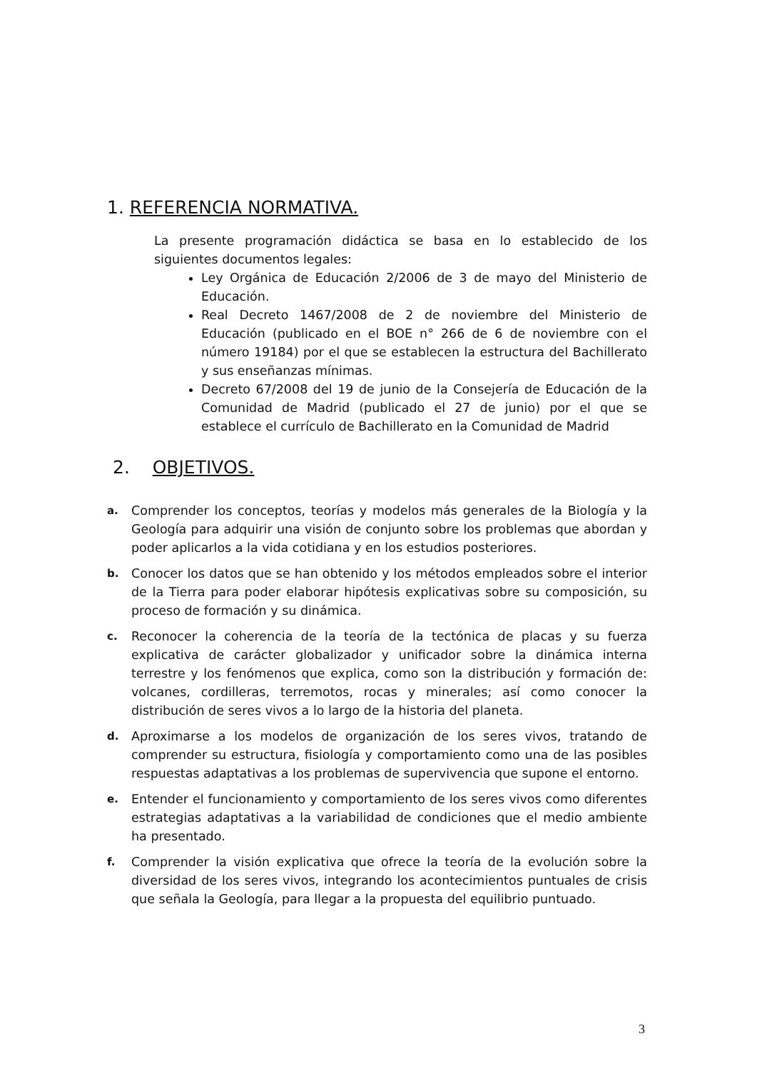1. REFERENCIA NORMATIVA.
La presente programación didáctica se basa en lo establecido de los siguientes documentos legales:
Ley Orgánica de Educación 2/2006 de 3 de mayo del Ministerio de Educación.
Real Decreto 1467/2008 de 2 de noviembre del Ministerio de Educación (publicado en el BOE n° 266 de 6 de noviembre con el número 19184) por el que se establecen la estructura del Bachillerato y sus enseñanzas mínimas.
Decreto 67/2008 del 19 de junio de la Consejería de Educación de la Comunidad de Madrid (publicado el 27 de junio) por el que se establece el currículo de Bachillerato en la Comunidad de Madrid
2. OBJETIVOS.
a.
Comprender los conceptos, teorías y modelos más generales de la Biología y la Geología para adquirir una visión de conjunto sobre los problemas que abordan y poder aplicarlos a la vida cotidiana y en los estudios posteriores.
b.
Conocer los datos que se han obtenido y los métodos empleados sobre el interior de la Tierra para poder elaborar hipótesis explicativas sobre su composición, su proceso de formación y su dinámica.
c.
Reconocer la coherencia de la teoría de la tectónica de placas y su fuerza explicativa de carácter globalizador y unificador sobre la dinámica interna terrestre y los fenómenos que explica, como son la distribución y formación de: volcanes, cordilleras, terremotos, rocas y minerales; así como conocer la distribución de seres vivos a lo largo de la historia del planeta.
d.
Aproximarse a los modelos de organización de los seres vivos, tratando de comprender su estructura, fisiología y comportamiento como una de las posibles respuestas adaptativas a los problemas de supervivencia que supone el entorno.
e.
Entender el funcionamiento y comportamiento de los seres vivos como diferentes estrategias adaptativas a la variabilidad de condiciones que el medio ambiente ha presentado.
f.
Comprender la visión explicativa que ofrece la teoría de la evolución sobre la diversidad de los seres vivos, integrando los acontecimientos puntuales de crisis que señala la Geología, para llegar a la propuesta del equilibrio puntuado.
3